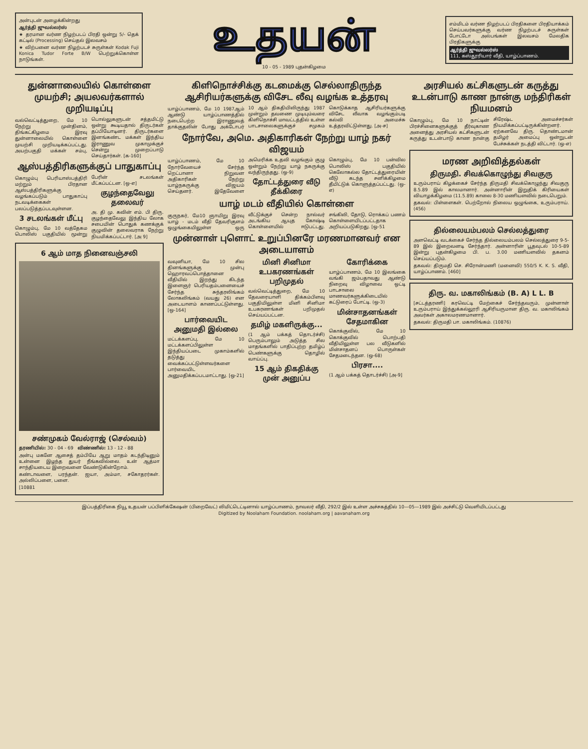அன்புடன் அழைக்கின்றது
ஆர்த்தி ஜுவல்லர்ஸ்
★ தரமான வர்ண நிழற்படப் பிரதி ஒன்று 5/- தெக் கட்டில் (Processing) செய்தல் இலவசம்
★ விற்பனை வர்ண நிழற்படச் சுருள்கள் Kodak Fuji Konica Tudor Forte B/W பெற்றுக்கொள்ள நாடுங்கள்.
உதயன்
10 - 05 - 1989 புதன்கிழமை
எம்மிடம் வர்ண நிழற்படப் பிரதிகளை பிரதியாக்கம் செய்பவர்களுக்கு வர்ண நிழற்படச் சுருள்கள் போட்டோ அல்பங்கள் இலவசம் மேலதிக பிரதிகளுக்கு
ஆர்த்தி ஜுவல்லர்ஸ்
111, கஸ்தூரியார் வீதி, யாழ்ப்பாணம்.
துன்னாலையில் கொள்ளை முயற்சி; அயலவர்களால் முறியடிப்பு
வல்வெட்டித்துறை, மே 10 நேற்று முன்தினம், திங்கட்கிழமை இரவு துன்னாலையில் கொள்ளை முயற்சி முறியடிக்கப்பட்டது. அயற்பகுதி மக்கள் சம்பு, பொல்லுகளுடன் சத்தமிட்டு ஒன்று கூடியதால் திருடர்கள் தப்பியோடினர். திருடர்களை இனங்கண்ட மக்கள் இந்திய இராணுவ முகாமுக்குச் சென்று முறைப்பாடு செய்தார்கள். [க-160]
ஆஸ்பத்திரிகளுக்குப் பாதுகாப்பு
கொழும்பு பெரியாஸ்பத்திரி மற்றும் பிரதான ஆஸ்பத்திரிகளுக்கு வழங்கப்படும் பாதுகாப்பு நடவடிக்கைகள் பலப்படுத்தப்படவுள்ளன.
3 சடலங்கள் மீட்பு
கொழும்பு, மே 10 வத்தேகம பொலிஸ் பகுதியில் மூன்று பேரின் சடலங்கள் மீட்கப்பட்டன. [ஒ-எ]
குழந்தைவேலு தலைவர்
அ. தி மு. கவின் எம். பி திரு. குழந்தைவேலு இந்திய லோக சபையின் பொதுக் கணக்குக் குழுவின் தலைவராக நேற்று நியமிக்கப்பட்டார். [அ 9]
6 ஆம் மாத நினைவஞ்சலி
சண்முகம் வேல்ராஜ் (செல்வம்)
தரணியில்: 30 - 04 - 69 விண்ணில்: 13 - 12 - 88
அன்பு மகனே ஆசைத் தம்பியே ஆறு மாதம் கடந்திடினும் உன்னை இழந்த துயர் நீங்கவில்லை. உன் ஆத்மா சாந்தியடைய இறைவனை வேண்டுகின்றோம்.
கண்டாவளை, பரந்தன். ஐயா, அம்மா, சகோதரர்கள். அல்லிப்பளை, பளை.
[10881
கிளிநொச்சிக்கு கடமைக்கு செல்லாதிருந்த ஆசிரியர்களுக்கு விசேட லீவு வழங்க உத்தரவு
யாழ்ப்பாணம், மே 10 1987ஆம் ஆண்டு யாழ்ப்பாணத்தில் நடைபெற்ற இராணுவத் தாக்குதலின் போது அக்டோபர் 10 ஆம் திகதியிலிருந்து 1987 முன்றும் தவணை முடியும்வரை கிளிநொச்சி மாவட்டத்தில் உள்ள பாடசாலைகளுக்குச் சமுகம் கொடுக்காத ஆசிரியர்களுக்கு விசேட லீவாக வழங்கும்படி கல்வி அமைச்சு உத்தரவிட்டுள்ளது. [அ-ச]
நோர்வே, அமெ. அதிகாரிகள் நேற்று யாழ் நகர் விஜயம்
யாழ்ப்பாணம், மே 10 நோர்வேயைச் சேர்ந்த றெட்பானா நிறுவன அதிகாரிகள் நேற்று யாழ்நகருக்கு விஜயம் செய்தனர். இதேவேளை அமெரிக்க உதவி வழங்கும் குழு ஒன்றும் நேற்று யாழ் நகருக்கு வந்திருந்தது. (ஒ-9)
தோட்டத்துரை வீடு தீக்கிரை
கொழும்பு, மே 10 பன்வில பொலிஸ் பகுதியில் கெலோகல்ல தோட்டத்துரையின் வீடு கடந்த சனிக்கிழமை தீயிட்டுக் கொளுத்தப்பட்டது. (ஒ-எ)
யாழ் மடம் வீதியில் கொள்ளை
குருநகர், மே10 ஞாயிறு இரவு யாழ் - மடம் வீதி தேவரிகுளம் ஒழுங்கையிலுள்ள ஒரு வீட்டுக்குச் சென்ற நால்வர் அடங்கிய ஆயுத கோஷ்டி கொள்ளையில் ஈடுபட்டது. சங்கிலி, தோடு, ரொக்கப் பணம் கொள்ளையிடப்பட்டதாக அறியப்படுகிறது. [ஒ-51
முன்னாள் புளொட் உறுப்பினரே மரணமானவர் என அடையாளம்
வவுனியா, மே 10 சில தினங்களுக்கு முன்பு ஹொரவப்பொத்தானை வீதியில் இறந்து கிடந்த இளைஞர் பெரியதம்பனையைச் சேர்ந்த சுந்தரலிங்கம் லோகலிங்கம் (வயது 26) என அடையாளம் காணப்பட்டுள்ளது. [ஒ-164]
பார்வையிட அனுமதி இல்லை
மட்டக்களப்பு, மே 10 மட்டக்களப்பிலுள்ள இந்தியப்படை முகாம்களில் தடுத்து வைக்கப்பட்டுள்ளவர்களை பார்வையிட அனுமதிக்கப்படமாட்டாது. [ஒ-21]
மினி சினிமா உபகரணங்கள் பறிமுதல்
வல்வெட்டித்துறை, மே 10 தேவரையாளி திக்கம்பிளவு பகுதியிலுள்ள மினி சினிமா உபகரணங்கள் பறிமுதல் செய்யப்பட்டன.
தமிழ் மகளிருக்கு...
(1 ஆம் பக்கத் தொடர்ச்சி) பெரும்பாலும் அடுத்த சில மாதங்களில் பாதிப்புற்ற தமிழ்ப் பெண்களுக்கு தொழில் வாய்ப்பு.
15 ஆம் திகதிக்கு முன் அனுப்ப கோரிக்கை
யாழ்ப்பாணம், மே 10 இலங்கை வங்கி ஜம்பதாவது ஆண்டு நிறைவு விழாவை ஒட்டி பாடசாலை மாணவர்களுக்கிடையில் கட்டுரைப் போட்டி. (ஒ-3)
மின்சாதனங்கள் சேதமாகின
கொக்குவில், மே 10 கொக்குவில் பொற்பதி வீதியிலுள்ள பல வீடுகளில் மின்சாதனப் பொருள்கள் சேதமடைந்தன. (ஒ-68)
பிரசா....
(1 ஆம் பக்கத் தொடர்ச்சி) [அ-9]
அரசியல் கட்சிகளுடன் கருத்து உடன்பாடு காண நான்கு மந்திரிகள் நியமனம்
கொழும்பு, மே 10 நாட்டின் பிரச்சினைகளுக்குத் தீர்வுகாண அனைத்து அரசியல் கட்சிகளுடன் கருத்து உடன்பாடு காண நான்கு சிரேஷ்ட அமைச்சர்கள் நியமிக்கப்பட்டிருக்கின்றனர். ஏற்கனவே திரு. தொண்டமான் தமிழர் அமைப்பு ஒன்றுடன் பேச்சுக்கள் நடத்தி விட்டார். (ஒ-எ)
மரண அறிவித்தல்கள்
திருமதி. சிவக்கொழுந்து சிவகுரு
உரும்பராய் கிழக்கைச் சேர்ந்த திருமதி சிவக்கொழுந்து சிவகுரு 8.5.89 இல் காலமானார். அன்னாரின் இறுதிக் கிரியைகள் வியாழக்கிழமை (11.5.89) காலை 8-30 மணியளவில் நடைபெறும்.
தகவல்: பிள்ளைகள். பெற்றோல் நிலைய ஒழுங்கை, உரும்பராய். (456)
தில்லையம்பலம் செல்லத்துரை
அளவெட்டி வடக்கைச் சேர்ந்த தில்லையம்பலம் செல்லத்துரை 9-5-89 இல் இறைவனடி சேர்ந்தார். அன்னாரின் பூதவுடல் 10-5-89 இன்று புதன்கிழமை பி. ப. 3.00 மணியளவில் தகனம் செய்யப்படும்.
தகவல்: திருமதி செ. சிரோன்மணி (மனைவி) 550/5 K. K. S. வீதி, யாழ்ப்பாணம். [460]
திரு. வ. மகாலிங்கம் (B. A) L L. B
[சட்டத்தரணி] கரவெட்டி மேற்கைச் சேர்ந்தவரும், முன்னாள் உரும்பராய் இந்துக்கல்லூரி ஆசிரியருமான திரு. வ. மகாலிங்கம் அவர்கள் அகாலமரணமானார்.
தகவல்: திருமதி பா. மகாலிங்கம். (10876)
இப்பத்திரிகை நியூ உதயன் பப்பிளிக்கேஷன் (பிறைவேட்) லிமிட்டெட்டினால் யாழ்ப்பாணம், நாவலர் வீதி, 292/2 இல் உள்ள அச்சகத்தில் 10—05—1989 இல் அச்சிட்டு வெளியிடப்பட்டது
Digitized by Noolaham Foundation. noolaham.org | aavanaham.org